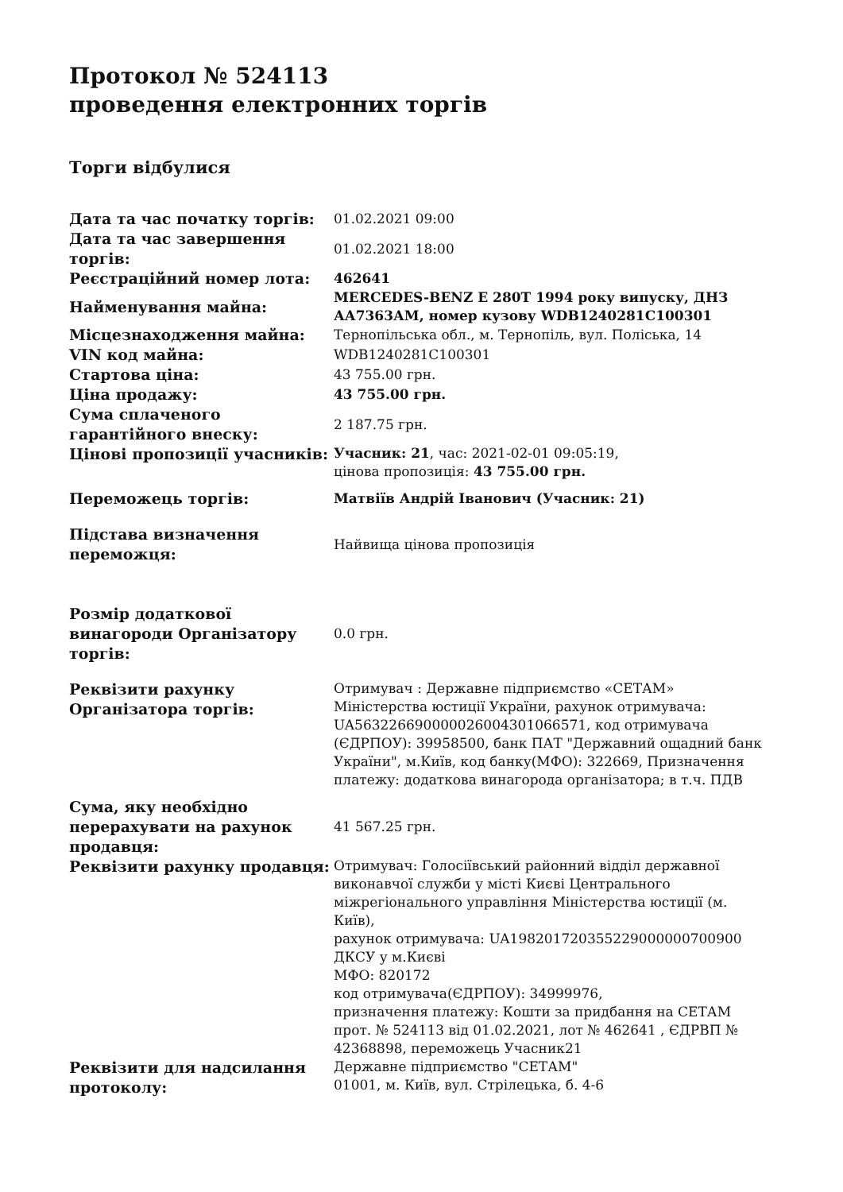Протокол № 524113
проведення електронних торгів
Торги відбулися
| Дата та час початку торгів: | 01.02.2021 09:00 |
| Дата та час завершення торгів: | 01.02.2021 18:00 |
| Реєстраційний номер лота: | 462641 |
| Найменування майна: | MERCEDES-BENZ E 280T 1994 року випуску, ДНЗ АА7363АМ, номер кузову WDB1240281C100301 |
| Місцезнаходження майна: | Тернопільська обл., м. Тернопіль, вул. Поліська, 14 |
| VIN код майна: | WDB1240281C100301 |
| Стартова ціна: | 43 755.00 грн. |
| Ціна продажу: | 43 755.00 грн. |
| Сума сплаченого гарантійного внеску: | 2 187.75 грн. |
| Цінові пропозиції учасників: | Учасник: 21 , час: 2021-02-01 09:05:19, цінова пропозиція: 43 755.00 грн. |
| Переможець торгів: | Матвіїв Андрій Іванович (Учасник: 21) |
| Підстава визначення переможця: | Найвища цінова пропозиція |
| Розмір додаткової винагороди Організатору торгів: | 0.0 грн. |
| Реквізити рахунку Організатора торгів: | Отримувач : Державне підприємство «СЕТАМ» Міністерства юстиції України, рахунок отримувача: UA563226690000026004301066571, код отримувача (ЄДРПОУ): 39958500, банк ПАТ "Державний ощадний банк України", м.Київ, код банку(МФО): 322669, Призначення платежу: додаткова винагорода організатора; в т.ч. ПДВ |
| Сума, яку необхідно перерахувати на рахунок продавця: | 41 567.25 грн. |
| Реквізити рахунку продавця: | Отримувач: Голосіївський районний відділ державної виконавчої служби у місті Києві Центрального міжрегіонального управління Міністерства юстиції (м. Київ), рахунок отримувача: UA198201720355229000000700900 ДКСУ у м.Києві МФО: 820172 код отримувача(ЄДРПОУ): 34999976, призначення платежу: Кошти за придбання на СЕТАМ прот. № 524113 від 01.02.2021, лот № 462641 , ЄДРВП № 42368898, переможець Учасник21 |
| Реквізити для надсилання протоколу: | Державне підприємство "СЕТАМ" 01001, м. Київ, вул. Стрілецька, б. 4-6 |